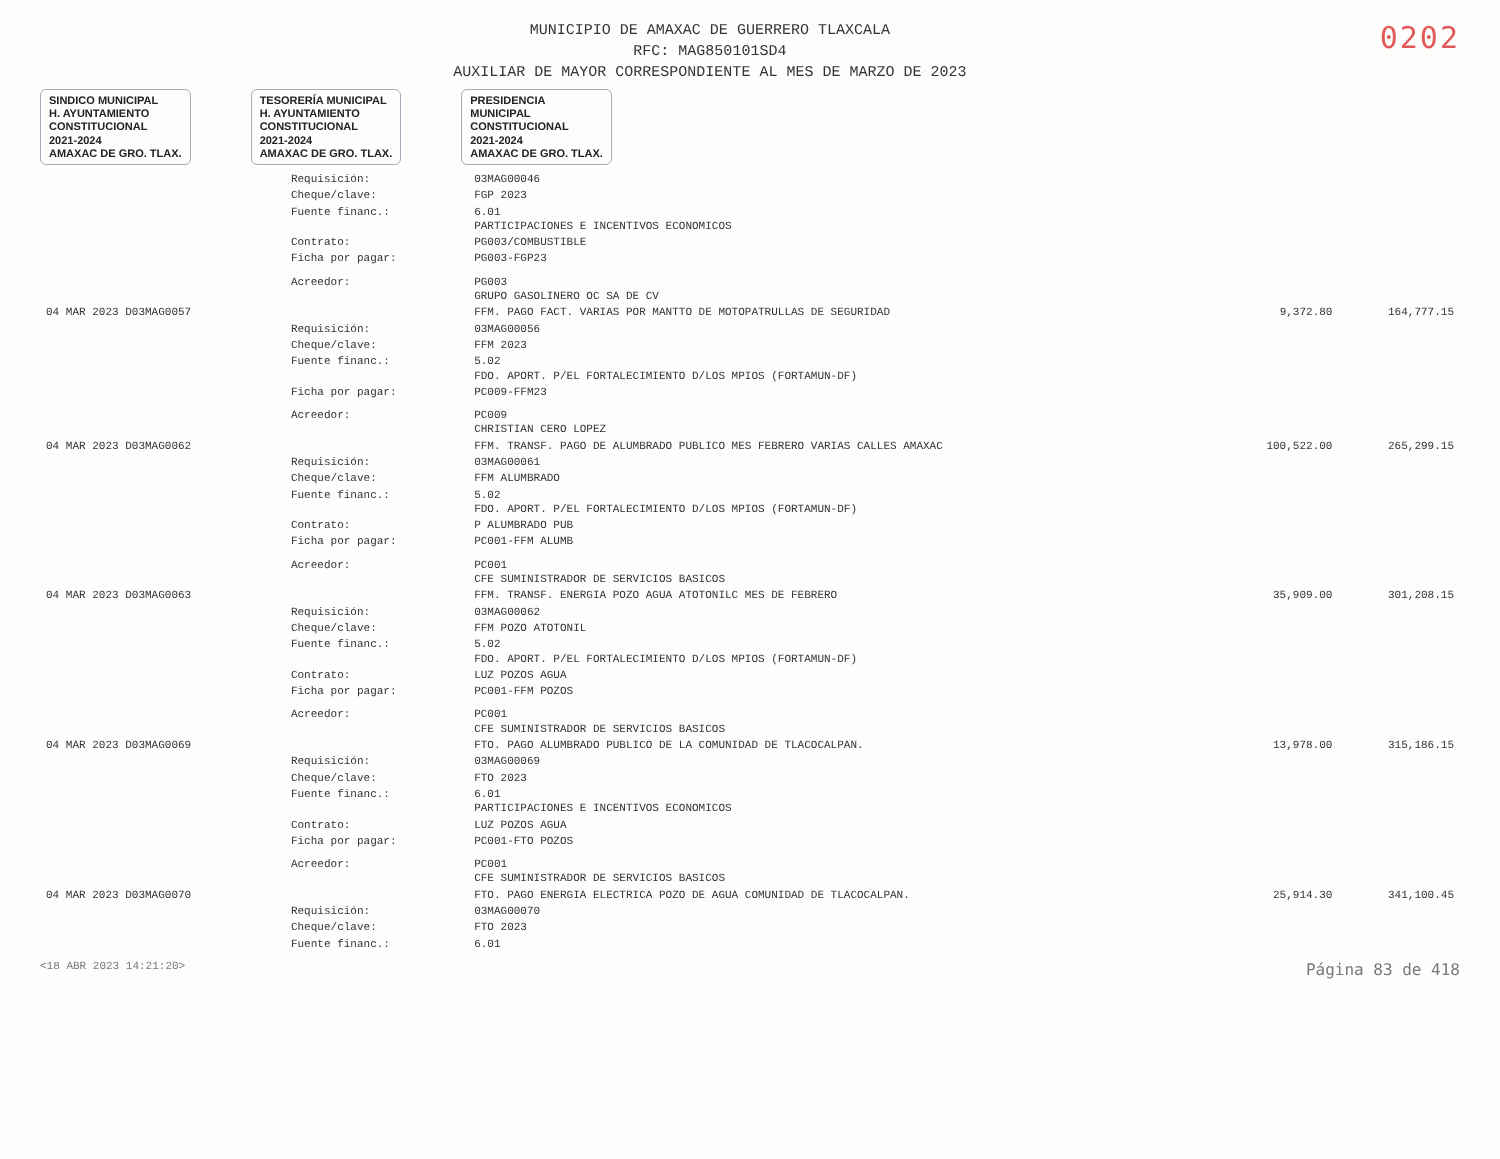MUNICIPIO DE AMAXAC DE GUERRERO TLAXCALA
RFC: MAG850101SD4
AUXILIAR DE MAYOR CORRESPONDIENTE AL MES DE MARZO DE 2023
0202
SINDICO MUNICIPAL
H. AYUNTAMIENTO
CONSTITUCIONAL
2021-2024
AMAXAC DE GRO. TLAX.
TESORERÍA MUNICIPAL
H. AYUNTAMIENTO
CONSTITUCIONAL
2021-2024
AMAXAC DE GRO. TLAX.
PRESIDENCIA
MUNICIPAL
CONSTITUCIONAL
2021-2024
AMAXAC DE GRO. TLAX.
| | Requisición: | 03MAG00046 | | |
| | Cheque/clave: | FGP 2023 | | |
| | Fuente financ.: | 6.01 PARTICIPACIONES E INCENTIVOS ECONOMICOS | | |
| | Contrato: | PG003/COMBUSTIBLE | | |
| | Ficha por pagar: | PG003-FGP23 | | |
| | Acreedor: | PG003 GRUPO GASOLINERO OC SA DE CV | | |
| 04 MAR 2023 D03MAG0057 | | FFM. PAGO FACT. VARIAS POR MANTTO DE MOTOPATRULLAS DE SEGURIDAD | 9,372.80 | 164,777.15 |
| | Requisición: | 03MAG00056 | | |
| | Cheque/clave: | FFM 2023 | | |
| | Fuente financ.: | 5.02 FDO. APORT. P/EL FORTALECIMIENTO D/LOS MPIOS (FORTAMUN-DF) | | |
| | Ficha por pagar: | PC009-FFM23 | | |
| | Acreedor: | PC009 CHRISTIAN CERO LOPEZ | | |
| 04 MAR 2023 D03MAG0062 | | FFM. TRANSF. PAGO DE ALUMBRADO PUBLICO MES FEBRERO VARIAS CALLES AMAXAC | 100,522.00 | 265,299.15 |
| | Requisición: | 03MAG00061 | | |
| | Cheque/clave: | FFM ALUMBRADO | | |
| | Fuente financ.: | 5.02 FDO. APORT. P/EL FORTALECIMIENTO D/LOS MPIOS (FORTAMUN-DF) | | |
| | Contrato: | P ALUMBRADO PUB | | |
| | Ficha por pagar: | PC001-FFM ALUMB | | |
| | Acreedor: | PC001 CFE SUMINISTRADOR DE SERVICIOS BASICOS | | |
| 04 MAR 2023 D03MAG0063 | | FFM. TRANSF. ENERGIA POZO AGUA ATOTONILC MES DE FEBRERO | 35,909.00 | 301,208.15 |
| | Requisición: | 03MAG00062 | | |
| | Cheque/clave: | FFM POZO ATOTONIL | | |
| | Fuente financ.: | 5.02 FDO. APORT. P/EL FORTALECIMIENTO D/LOS MPIOS (FORTAMUN-DF) | | |
| | Contrato: | LUZ POZOS AGUA | | |
| | Ficha por pagar: | PC001-FFM POZOS | | |
| | Acreedor: | PC001 CFE SUMINISTRADOR DE SERVICIOS BASICOS | | |
| 04 MAR 2023 D03MAG0069 | | FTO. PAGO ALUMBRADO PUBLICO DE LA COMUNIDAD DE TLACOCALPAN. | 13,978.00 | 315,186.15 |
| | Requisición: | 03MAG00069 | | |
| | Cheque/clave: | FTO 2023 | | |
| | Fuente financ.: | 6.01 PARTICIPACIONES E INCENTIVOS ECONOMICOS | | |
| | Contrato: | LUZ POZOS AGUA | | |
| | Ficha por pagar: | PC001-FTO POZOS | | |
| | Acreedor: | PC001 CFE SUMINISTRADOR DE SERVICIOS BASICOS | | |
| 04 MAR 2023 D03MAG0070 | | FTO. PAGO ENERGIA ELECTRICA POZO DE AGUA COMUNIDAD DE TLACOCALPAN. | 25,914.30 | 341,100.45 |
| | Requisición: | 03MAG00070 | | |
| | Cheque/clave: | FTO 2023 | | |
| | Fuente financ.: | 6.01 | | |
<18 ABR 2023 14:21:20> Página 83 de 418